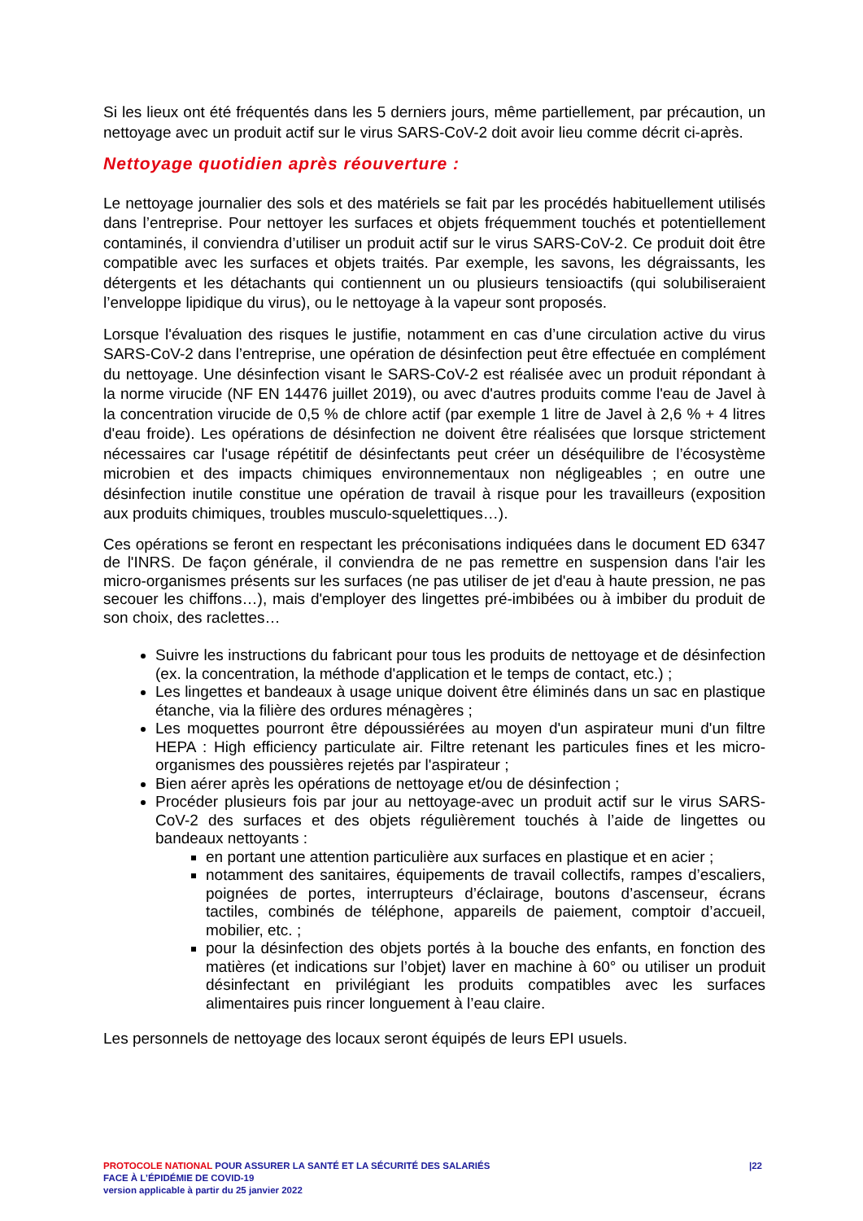Si les lieux ont été fréquentés dans les 5 derniers jours, même partiellement, par précaution, un nettoyage avec un produit actif sur le virus SARS-CoV-2 doit avoir lieu comme décrit ci-après.
Nettoyage quotidien après réouverture :
Le nettoyage journalier des sols et des matériels se fait par les procédés habituellement utilisés dans l’entreprise. Pour nettoyer les surfaces et objets fréquemment touchés et potentiellement contaminés, il conviendra d’utiliser un produit actif sur le virus SARS-CoV-2. Ce produit doit être compatible avec les surfaces et objets traités. Par exemple, les savons, les dégraissants, les détergents et les détachants qui contiennent un ou plusieurs tensioactifs (qui solubiliseraient l’enveloppe lipidique du virus), ou le nettoyage à la vapeur sont proposés.
Lorsque l'évaluation des risques le justifie, notamment en cas d’une circulation active du virus SARS-CoV-2 dans l’entreprise, une opération de désinfection peut être effectuée en complément du nettoyage. Une désinfection visant le SARS-CoV-2 est réalisée avec un produit répondant à la norme virucide (NF EN 14476 juillet 2019), ou avec d'autres produits comme l'eau de Javel à la concentration virucide de 0,5 % de chlore actif (par exemple 1 litre de Javel à 2,6 % + 4 litres d'eau froide). Les opérations de désinfection ne doivent être réalisées que lorsque strictement nécessaires car l'usage répétitif de désinfectants peut créer un déséquilibre de l’écosystème microbien et des impacts chimiques environnementaux non négligeables ; en outre une désinfection inutile constitue une opération de travail à risque pour les travailleurs (exposition aux produits chimiques, troubles musculo-squelettiques…).
Ces opérations se feront en respectant les préconisations indiquées dans le document ED 6347 de l'INRS. De façon générale, il conviendra de ne pas remettre en suspension dans l'air les micro-organismes présents sur les surfaces (ne pas utiliser de jet d'eau à haute pression, ne pas secouer les chiffons…), mais d'employer des lingettes pré-imbibées ou à imbiber du produit de son choix, des raclettes…
Suivre les instructions du fabricant pour tous les produits de nettoyage et de désinfection (ex. la concentration, la méthode d'application et le temps de contact, etc.) ;
Les lingettes et bandeaux à usage unique doivent être éliminés dans un sac en plastique étanche, via la filière des ordures ménagères ;
Les moquettes pourront être dépoussiérées au moyen d'un aspirateur muni d'un filtre HEPA : High efficiency particulate air. Filtre retenant les particules fines et les micro-organismes des poussières rejetés par l'aspirateur ;
Bien aérer après les opérations de nettoyage et/ou de désinfection ;
Procéder plusieurs fois par jour au nettoyage-avec un produit actif sur le virus SARS-CoV-2 des surfaces et des objets régulièrement touchés à l’aide de lingettes ou bandeaux nettoyants :
en portant une attention particulière aux surfaces en plastique et en acier ;
notamment des sanitaires, équipements de travail collectifs, rampes d’escaliers, poignées de portes, interrupteurs d’éclairage, boutons d’ascenseur, écrans tactiles, combinés de téléphone, appareils de paiement, comptoir d’accueil, mobilier, etc. ;
pour la désinfection des objets portés à la bouche des enfants, en fonction des matières (et indications sur l’objet) laver en machine à 60° ou utiliser un produit désinfectant en privilégiant les produits compatibles avec les surfaces alimentaires puis rincer longuement à l’eau claire.
Les personnels de nettoyage des locaux seront équipés de leurs EPI usuels.
|22 PROTOCOLE NATIONAL POUR ASSURER LA SANTÉ ET LA SÉCURITÉ DES SALARIÉS
FACE À L’ÉPIDÉMIE DE COVID-19
version applicable à partir du 25 janvier 2022